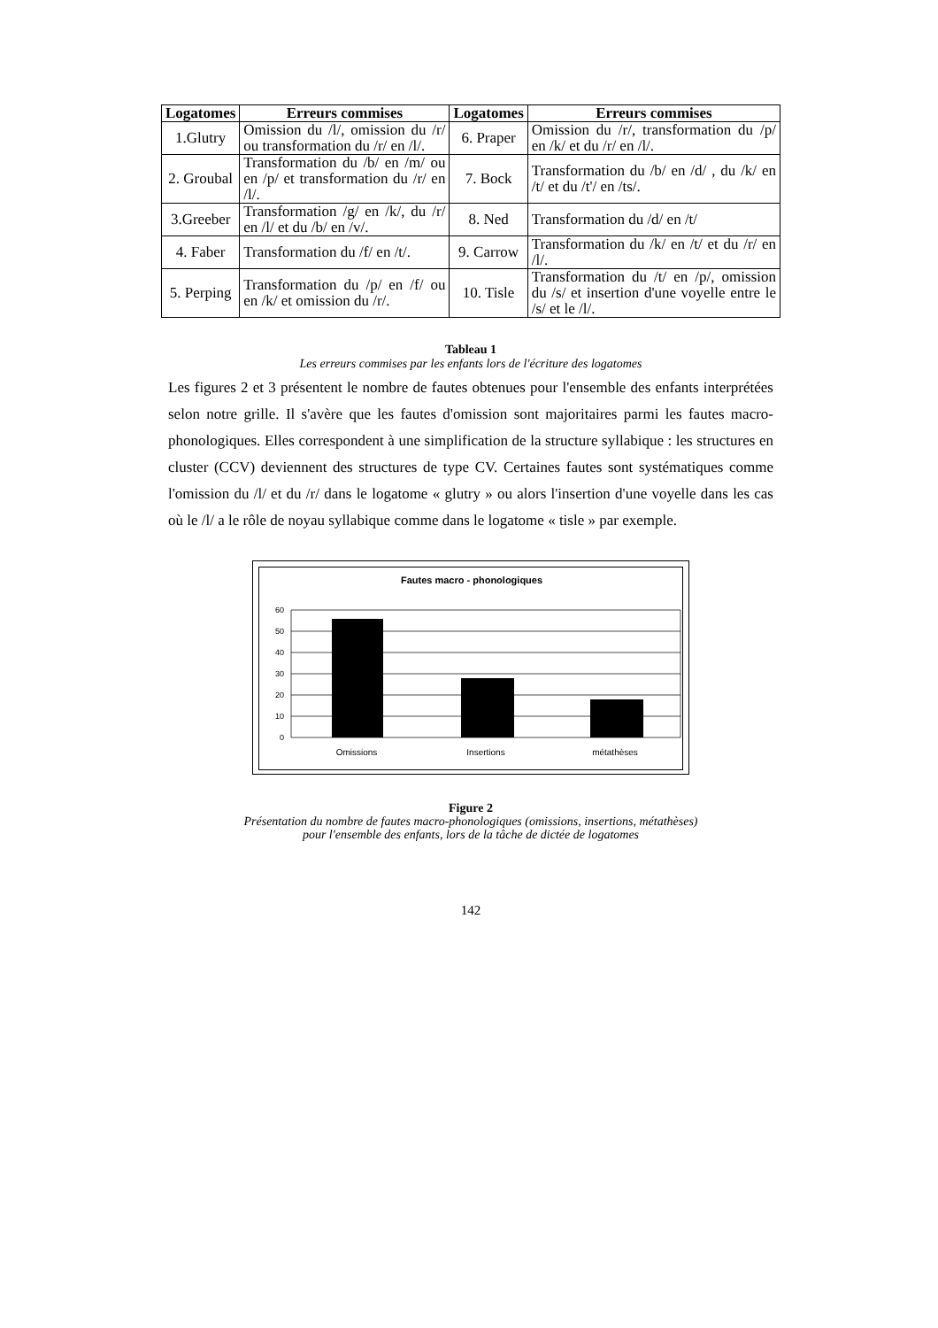| Logatomes | Erreurs commises | Logatomes | Erreurs commises |
| --- | --- | --- | --- |
| 1.Glutry | Omission du /l/, omission du /r/ ou transformation du /r/ en /l/. | 6. Praper | Omission du /r/, transformation du /p/ en /k/ et du /r/ en /l/. |
| 2. Groubal | Transformation du /b/ en /m/ ou en /p/ et transformation du /r/ en /l/. | 7. Bock | Transformation du /b/ en /d/ , du /k/ en /t/ et du /t'/ en /ts/. |
| 3.Greeber | Transformation /g/ en /k/, du /r/ en /l/ et du /b/ en /v/. | 8. Ned | Transformation du /d/ en /t/ |
| 4. Faber | Transformation du /f/ en /t/. | 9. Carrow | Transformation du /k/ en /t/ et du /r/ en /l/. |
| 5. Perping | Transformation du /p/ en /f/ ou en /k/ et omission du /r/. | 10. Tisle | Transformation du /t/ en /p/, omission du /s/ et insertion d'une voyelle entre le /s/ et le /l/. |
Tableau 1
Les erreurs commises par les enfants lors de l'écriture des logatomes
Les figures 2 et 3 présentent le nombre de fautes obtenues pour l'ensemble des enfants interprétées selon notre grille. Il s'avère que les fautes d'omission sont majoritaires parmi les fautes macro-phonologiques. Elles correspondent à une simplification de la structure syllabique : les structures en cluster (CCV) deviennent des structures de type CV. Certaines fautes sont systématiques comme l'omission du /l/ et du /r/ dans le logatome « glutry » ou alors l'insertion d'une voyelle dans les cas où le /l/ a le rôle de noyau syllabique comme dans le logatome « tisle » par exemple.
Fautes macro - phonologiques
60
50
40
30
20
10
0
Omissions
Insertions
métathèses
Figure 2
Présentation du nombre de fautes macro-phonologiques (omissions, insertions, métathèses)
pour l'ensemble des enfants, lors de la tâche de dictée de logatomes
142